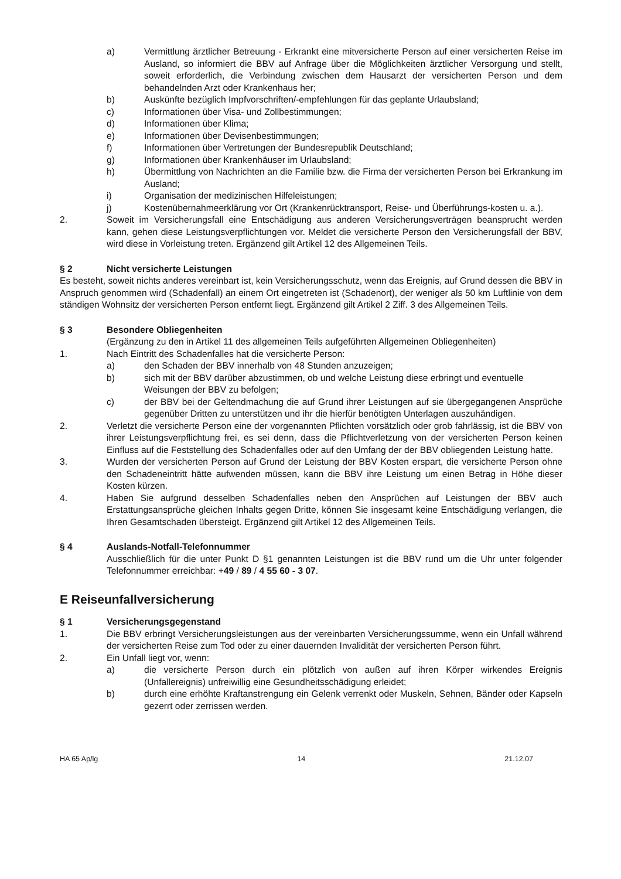a) Vermittlung ärztlicher Betreuung - Erkrankt eine mitversicherte Person auf einer versicherten Reise im Ausland, so informiert die BBV auf Anfrage über die Möglichkeiten ärztlicher Versorgung und stellt, soweit erforderlich, die Verbindung zwischen dem Hausarzt der versicherten Person und dem behandelnden Arzt oder Krankenhaus her;
b) Auskünfte bezüglich Impfvorschriften/-empfehlungen für das geplante Urlaubsland;
c) Informationen über Visa- und Zollbestimmungen;
d) Informationen über Klima;
e) Informationen über Devisenbestimmungen;
f) Informationen über Vertretungen der Bundesrepublik Deutschland;
g) Informationen über Krankenhäuser im Urlaubsland;
h) Übermittlung von Nachrichten an die Familie bzw. die Firma der versicherten Person bei Erkrankung im Ausland;
i) Organisation der medizinischen Hilfeleistungen;
j) Kostenübernahmeerklärung vor Ort (Krankenrücktransport, Reise- und Überführungs-kosten u. a.).
2. Soweit im Versicherungsfall eine Entschädigung aus anderen Versicherungsverträgen beansprucht werden kann, gehen diese Leistungsverpflichtungen vor. Meldet die versicherte Person den Versicherungsfall der BBV, wird diese in Vorleistung treten. Ergänzend gilt Artikel 12 des Allgemeinen Teils.
§ 2 Nicht versicherte Leistungen
Es besteht, soweit nichts anderes vereinbart ist, kein Versicherungsschutz, wenn das Ereignis, auf Grund dessen die BBV in Anspruch genommen wird (Schadenfall) an einem Ort eingetreten ist (Schadenort), der weniger als 50 km Luftlinie von dem ständigen Wohnsitz der versicherten Person entfernt liegt. Ergänzend gilt Artikel 2 Ziff. 3 des Allgemeinen Teils.
§ 3 Besondere Obliegenheiten
(Ergänzung zu den in Artikel 11 des allgemeinen Teils aufgeführten Allgemeinen Obliegenheiten)
1. Nach Eintritt des Schadenfalles hat die versicherte Person:
a) den Schaden der BBV innerhalb von 48 Stunden anzuzeigen;
b) sich mit der BBV darüber abzustimmen, ob und welche Leistung diese erbringt und eventuelle Weisungen der BBV zu befolgen;
c) der BBV bei der Geltendmachung die auf Grund ihrer Leistungen auf sie übergegangenen Ansprüche gegenüber Dritten zu unterstützen und ihr die hierfür benötigten Unterlagen auszuhändigen.
2. Verletzt die versicherte Person eine der vorgenannten Pflichten vorsätzlich oder grob fahrlässig, ist die BBV von ihrer Leistungsverpflichtung frei, es sei denn, dass die Pflichtverletzung von der versicherten Person keinen Einfluss auf die Feststellung des Schadenfalles oder auf den Umfang der der BBV obliegenden Leistung hatte.
3. Wurden der versicherten Person auf Grund der Leistung der BBV Kosten erspart, die versicherte Person ohne den Schadeneintritt hätte aufwenden müssen, kann die BBV ihre Leistung um einen Betrag in Höhe dieser Kosten kürzen.
4. Haben Sie aufgrund desselben Schadenfalles neben den Ansprüchen auf Leistungen der BBV auch Erstattungsansprüche gleichen Inhalts gegen Dritte, können Sie insgesamt keine Entschädigung verlangen, die Ihren Gesamtschaden übersteigt. Ergänzend gilt Artikel 12 des Allgemeinen Teils.
§ 4 Auslands-Notfall-Telefonnummer
Ausschließlich für die unter Punkt D §1 genannten Leistungen ist die BBV rund um die Uhr unter folgender Telefonnummer erreichbar: +49 / 89 / 4 55 60 - 3 07.
E Reiseunfallversicherung
§ 1 Versicherungsgegenstand
1. Die BBV erbringt Versicherungsleistungen aus der vereinbarten Versicherungssumme, wenn ein Unfall während der versicherten Reise zum Tod oder zu einer dauernden Invalidität der versicherten Person führt.
2. Ein Unfall liegt vor, wenn:
a) die versicherte Person durch ein plötzlich von außen auf ihren Körper wirkendes Ereignis (Unfallereignis) unfreiwillig eine Gesundheitsschädigung erleidet;
b) durch eine erhöhte Kraftanstrengung ein Gelenk verrenkt oder Muskeln, Sehnen, Bänder oder Kapseln gezerrt oder zerrissen werden.
HA 65 Ap/lg 14 21.12.07